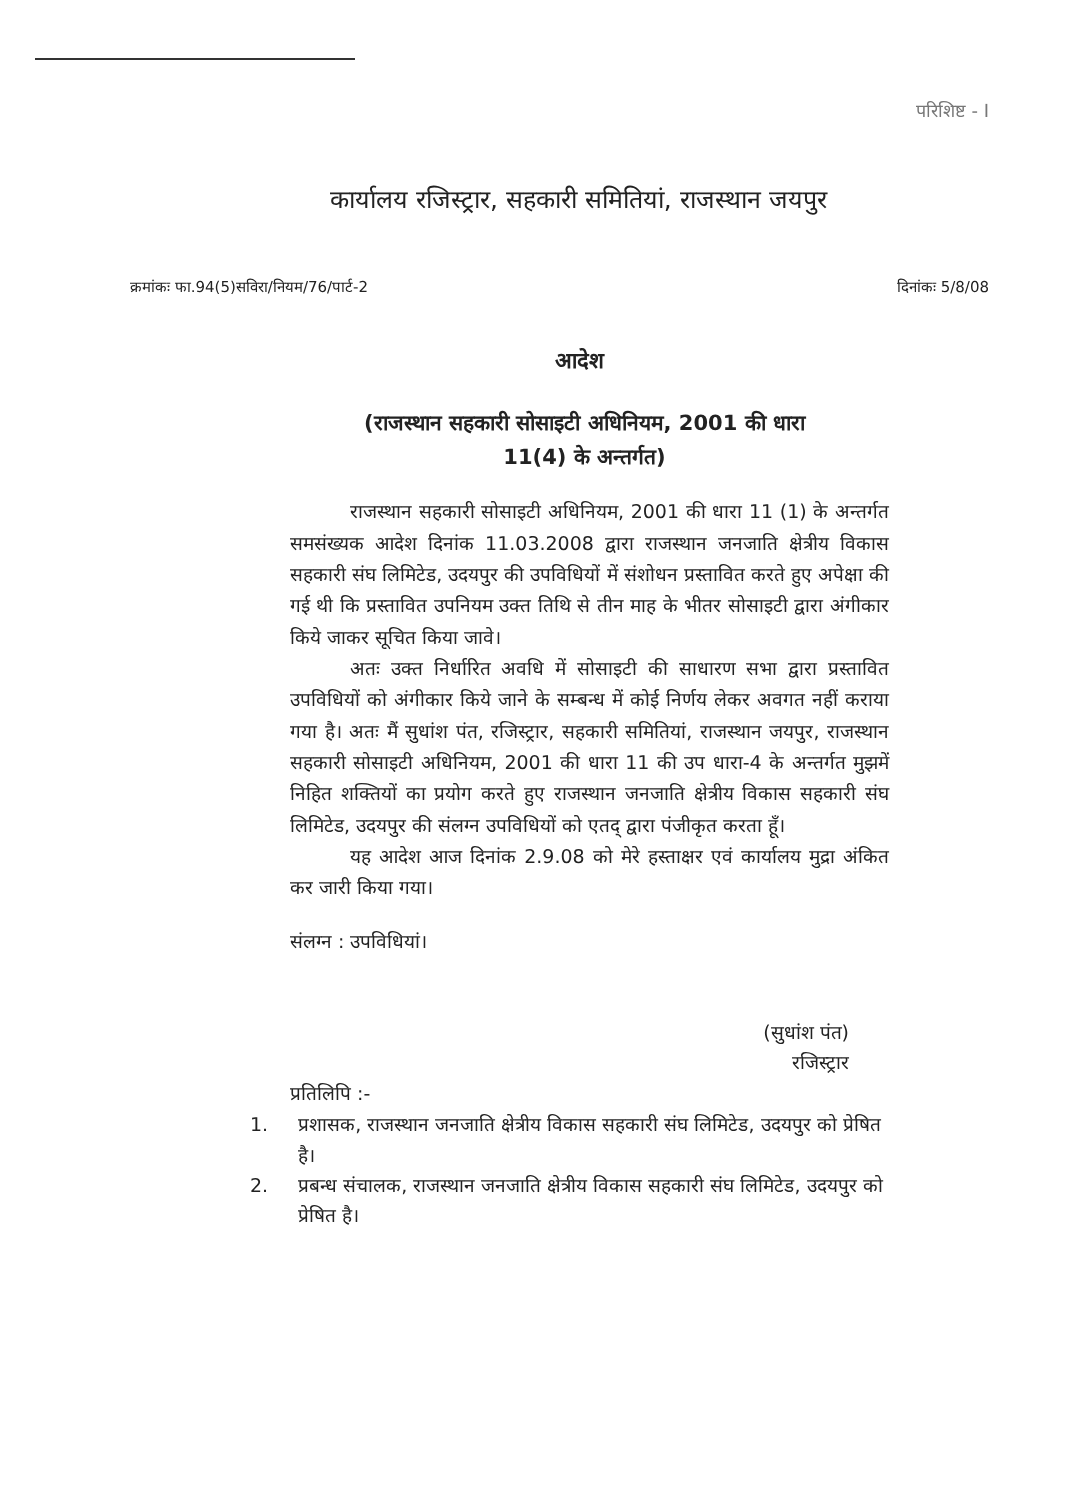परिशिष्ट - I
कार्यालय रजिस्ट्रार, सहकारी समितियां, राजस्थान जयपुर
क्रमांकः फा.94(5)सविरा/नियम/76/पार्ट-2 दिनांकः 5/8/08
आदेश
(राजस्थान सहकारी सोसाइटी अधिनियम, 2001 की धारा
11(4) के अन्तर्गत)
राजस्थान सहकारी सोसाइटी अधिनियम, 2001 की धारा 11 (1) के अन्तर्गत समसंख्यक आदेश दिनांक 11.03.2008 द्वारा राजस्थान जनजाति क्षेत्रीय विकास सहकारी संघ लिमिटेड, उदयपुर की उपविधियों में संशोधन प्रस्तावित करते हुए अपेक्षा की गई थी कि प्रस्तावित उपनियम उक्त तिथि से तीन माह के भीतर सोसाइटी द्वारा अंगीकार किये जाकर सूचित किया जावे।
अतः उक्त निर्धारित अवधि में सोसाइटी की साधारण सभा द्वारा प्रस्तावित उपविधियों को अंगीकार किये जाने के सम्बन्ध में कोई निर्णय लेकर अवगत नहीं कराया गया है। अतः मैं सुधांश पंत, रजिस्ट्रार, सहकारी समितियां, राजस्थान जयपुर, राजस्थान सहकारी सोसाइटी अधिनियम, 2001 की धारा 11 की उप धारा-4 के अन्तर्गत मुझमें निहित शक्तियों का प्रयोग करते हुए राजस्थान जनजाति क्षेत्रीय विकास सहकारी संघ लिमिटेड, उदयपुर की संलग्न उपविधियों को एतद् द्वारा पंजीकृत करता हूँ।
यह आदेश आज दिनांक 2.9.08 को मेरे हस्ताक्षर एवं कार्यालय मुद्रा अंकित कर जारी किया गया।
संलग्न : उपविधियां।
(सुधांश पंत)
रजिस्ट्रार
प्रतिलिपि :-
1. प्रशासक, राजस्थान जनजाति क्षेत्रीय विकास सहकारी संघ लिमिटेड, उदयपुर को प्रेषित है।
2. प्रबन्ध संचालक, राजस्थान जनजाति क्षेत्रीय विकास सहकारी संघ लिमिटेड, उदयपुर को प्रेषित है।